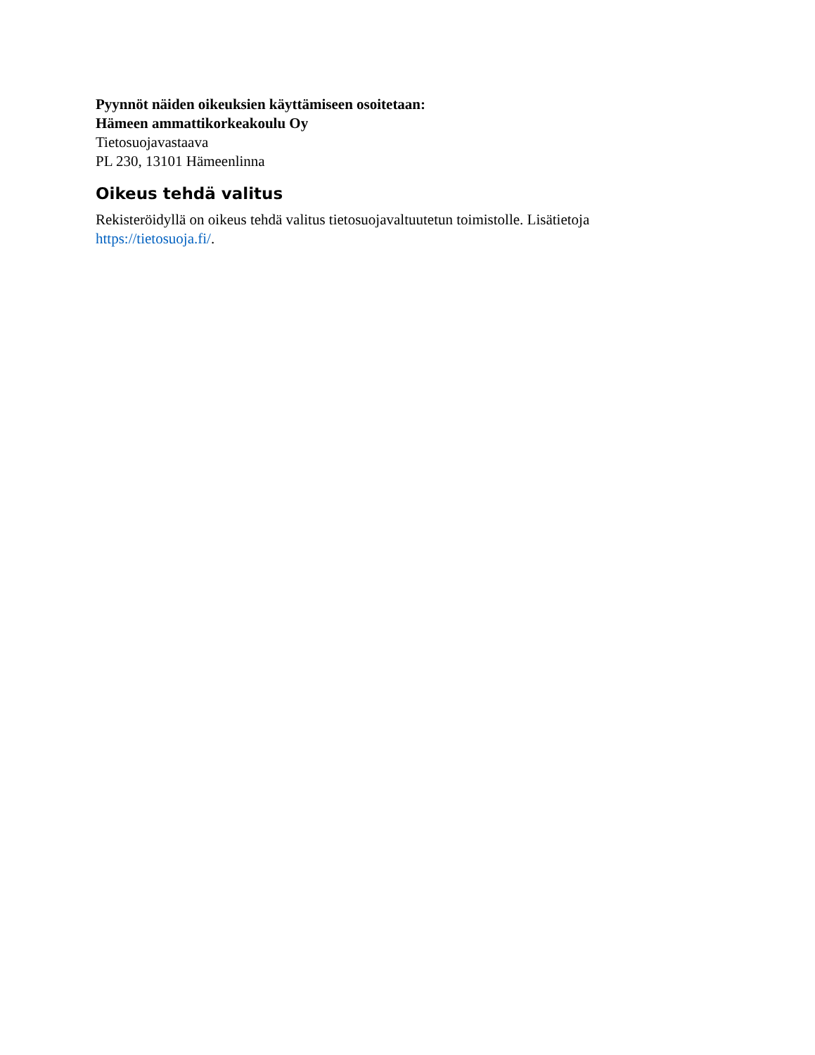Pyynnöt näiden oikeuksien käyttämiseen osoitetaan:
Hämeen ammattikorkeakoulu Oy
Tietosuojavastaava
PL 230, 13101 Hämeenlinna
Oikeus tehdä valitus
Rekisteröidyllä on oikeus tehdä valitus tietosuojavaltuutetun toimistolle. Lisätietoja
https://tietosuoja.fi/.